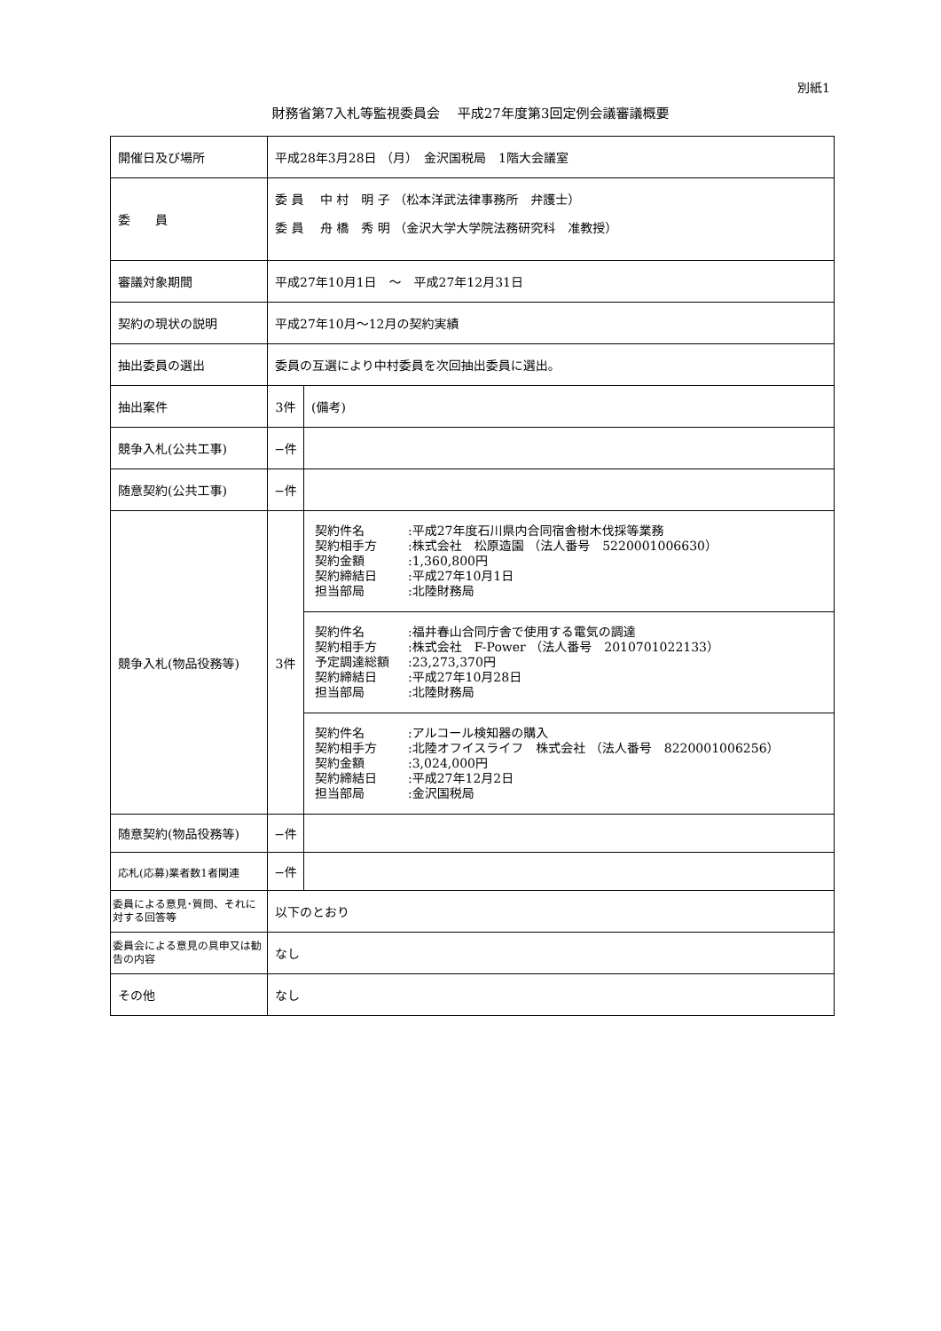別紙1
財務省第7入札等監視委員会　 平成27年度第3回定例会議審議概要
| 開催日及び場所 | 平成28年3月28日 （月） 金沢国税局 1階大会議室 | |
| 委 員 | 委 員 中 村 明 子 （松本洋武法律事務所 弁護士） 委 員 舟 橋 秀 明 （金沢大学大学院法務研究科 准教授） | |
| 審議対象期間 | 平成27年10月1日 ～ 平成27年12月31日 | |
| 契約の現状の説明 | 平成27年10月～12月の契約実績 | |
| 抽出委員の選出 | 委員の互選により中村委員を次回抽出委員に選出。 | |
| 抽出案件 | 3件 | (備考) |
| 競争入札(公共工事) | −件 | |
| 随意契約(公共工事) | −件 | |
| 競争入札(物品役務等) | 3件 | 契約件名 :平成27年度石川県内合同宿舎樹木伐採等業務 契約相手方 :株式会社 松原造園 （法人番号 5220001006630） 契約金額 :1,360,800円 契約締結日 :平成27年10月1日 担当部局 :北陸財務局 |
| | | 契約件名 :福井春山合同庁舎で使用する電気の調達 契約相手方 :株式会社 F-Power （法人番号 2010701022133） 予定調達総額 :23,273,370円 契約締結日 :平成27年10月28日 担当部局 :北陸財務局 |
| | | 契約件名 :アルコール検知器の購入 契約相手方 :北陸オフイスライフ 株式会社 （法人番号 8220001006256） 契約金額 :3,024,000円 契約締結日 :平成27年12月2日 担当部局 :金沢国税局 |
| 随意契約(物品役務等) | −件 | |
| 応札(応募)業者数1者関連 | −件 | |
| 委員による意見･質問、それに対する回答等 | 以下のとおり | |
| 委員会による意見の具申又は勧告の内容 | なし | |
| その他 | なし | |